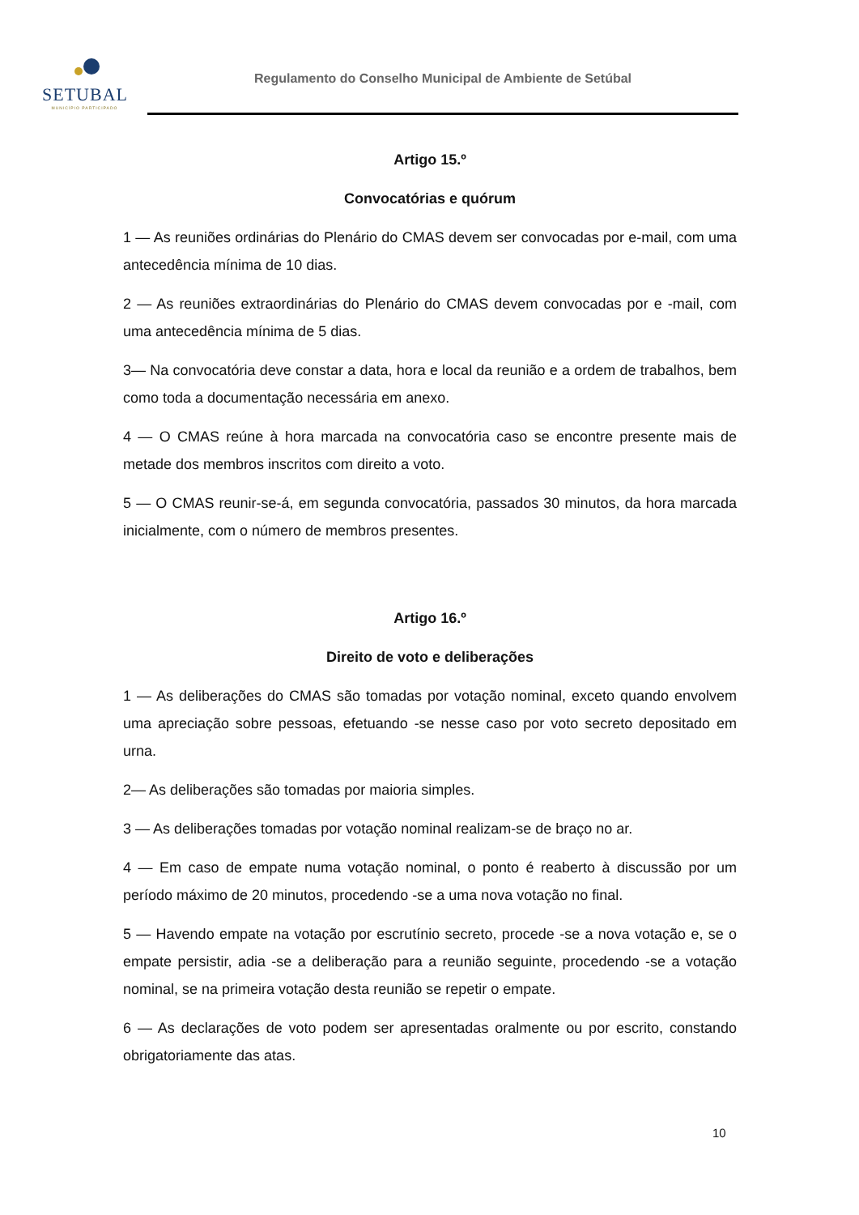SETUBAL
MUNICÍPIO PARTICIPADO
Regulamento do Conselho Municipal de Ambiente de Setúbal
Artigo 15.º
Convocatórias e quórum
1 — As reuniões ordinárias do Plenário do CMAS devem ser convocadas por e-mail, com uma antecedência mínima de 10 dias.
2 — As reuniões extraordinárias do Plenário do CMAS devem convocadas por e -mail, com uma antecedência mínima de 5 dias.
3— Na convocatória deve constar a data, hora e local da reunião e a ordem de trabalhos, bem como toda a documentação necessária em anexo.
4 — O CMAS reúne à hora marcada na convocatória caso se encontre presente mais de metade dos membros inscritos com direito a voto.
5 — O CMAS reunir-se-á, em segunda convocatória, passados 30 minutos, da hora marcada inicialmente, com o número de membros presentes.
Artigo 16.º
Direito de voto e deliberações
1 — As deliberações do CMAS são tomadas por votação nominal, exceto quando envolvem uma apreciação sobre pessoas, efetuando -se nesse caso por voto secreto depositado em urna.
2— As deliberações são tomadas por maioria simples.
3 — As deliberações tomadas por votação nominal realizam-se de braço no ar.
4 — Em caso de empate numa votação nominal, o ponto é reaberto à discussão por um período máximo de 20 minutos, procedendo -se a uma nova votação no final.
5 — Havendo empate na votação por escrutínio secreto, procede -se a nova votação e, se o empate persistir, adia -se a deliberação para a reunião seguinte, procedendo -se a votação nominal, se na primeira votação desta reunião se repetir o empate.
6 — As declarações de voto podem ser apresentadas oralmente ou por escrito, constando obrigatoriamente das atas.
10